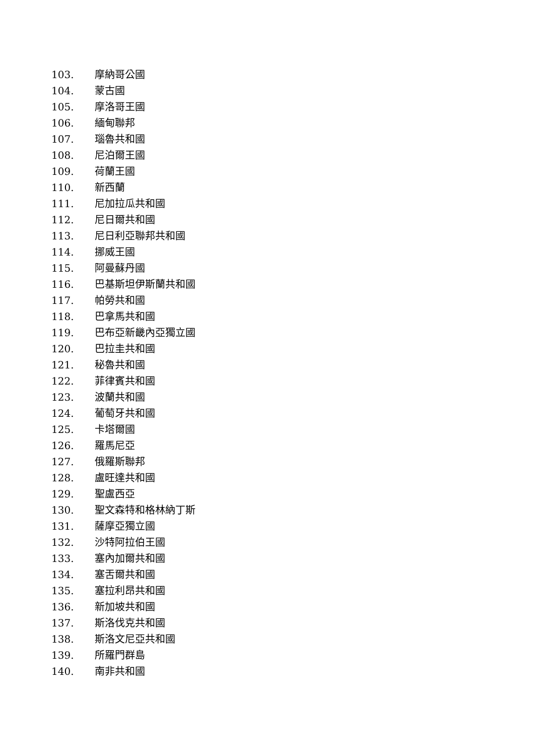103. 摩納哥公國
104. 蒙古國
105. 摩洛哥王國
106. 緬甸聯邦
107. 瑙魯共和國
108. 尼泊爾王國
109. 荷蘭王國
110. 新西蘭
111. 尼加拉瓜共和國
112. 尼日爾共和國
113. 尼日利亞聯邦共和國
114. 挪威王國
115. 阿曼蘇丹國
116. 巴基斯坦伊斯蘭共和國
117. 帕勞共和國
118. 巴拿馬共和國
119. 巴布亞新畿內亞獨立國
120. 巴拉圭共和國
121. 秘魯共和國
122. 菲律賓共和國
123. 波蘭共和國
124. 葡萄牙共和國
125. 卡塔爾國
126. 羅馬尼亞
127. 俄羅斯聯邦
128. 盧旺達共和國
129. 聖盧西亞
130. 聖文森特和格林納丁斯
131. 薩摩亞獨立國
132. 沙特阿拉伯王國
133. 塞內加爾共和國
134. 塞舌爾共和國
135. 塞拉利昂共和國
136. 新加坡共和國
137. 斯洛伐克共和國
138. 斯洛文尼亞共和國
139. 所羅門群島
140. 南非共和國